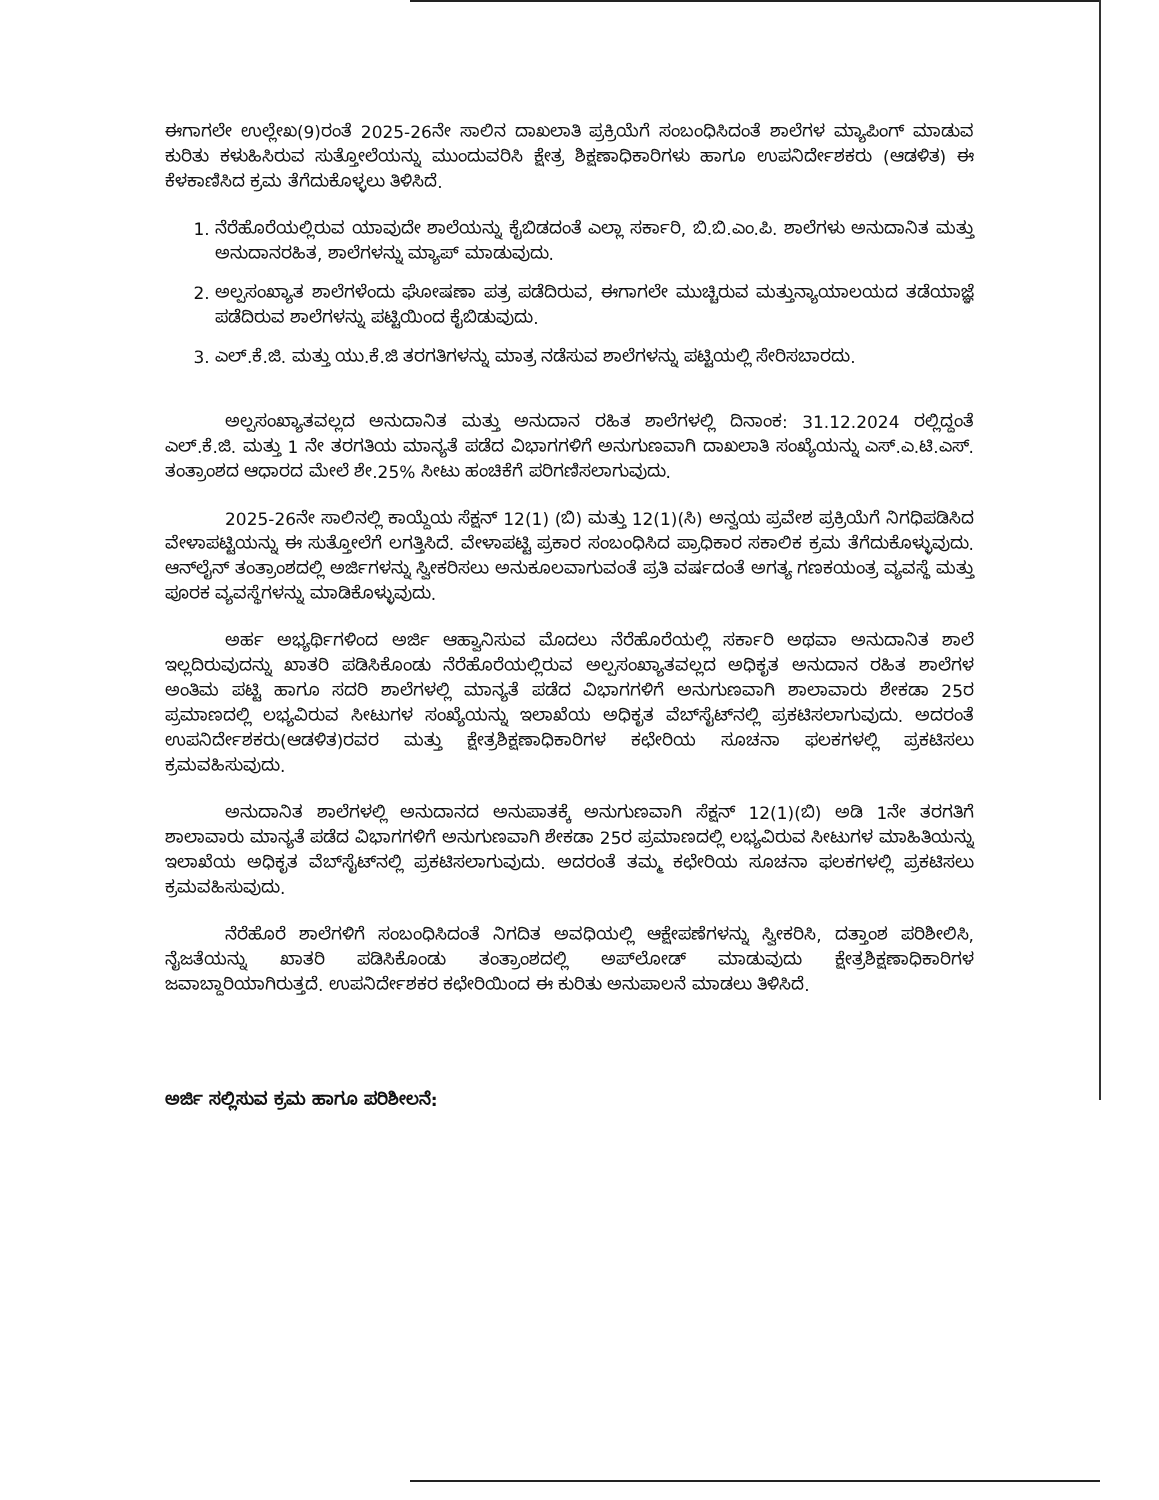ಈಗಾಗಲೇ ಉಲ್ಲೇಖ(9)ರಂತೆ 2025-26ನೇ ಸಾಲಿನ ದಾಖಲಾತಿ ಪ್ರಕ್ರಿಯೆಗೆ ಸಂಬಂಧಿಸಿದಂತೆ ಶಾಲೆಗಳ ಮ್ಯಾಪಿಂಗ್ ಮಾಡುವ ಕುರಿತು ಕಳುಹಿಸಿರುವ ಸುತ್ತೋಲೆಯನ್ನು ಮುಂದುವರಿಸಿ ಕ್ಷೇತ್ರ ಶಿಕ್ಷಣಾಧಿಕಾರಿಗಳು ಹಾಗೂ ಉಪನಿರ್ದೇಶಕರು (ಆಡಳಿತ) ಈ ಕೆಳಕಾಣಿಸಿದ ಕ್ರಮ ತೆಗೆದುಕೊಳ್ಳಲು ತಿಳಿಸಿದೆ.
1. ನೆರೆಹೊರೆಯಲ್ಲಿರುವ ಯಾವುದೇ ಶಾಲೆಯನ್ನು ಕೈಬಿಡದಂತೆ ಎಲ್ಲಾ ಸರ್ಕಾರಿ, ಬಿ.ಬಿ.ಎಂ.ಪಿ. ಶಾಲೆಗಳು ಅನುದಾನಿತ ಮತ್ತು ಅನುದಾನರಹಿತ, ಶಾಲೆಗಳನ್ನು ಮ್ಯಾಪ್ ಮಾಡುವುದು.
2. ಅಲ್ಪಸಂಖ್ಯಾತ ಶಾಲೆಗಳೆಂದು ಘೋಷಣಾ ಪತ್ರ ಪಡೆದಿರುವ, ಈಗಾಗಲೇ ಮುಚ್ಚಿರುವ ಮತ್ತುನ್ಯಾಯಾಲಯದ ತಡೆಯಾಜ್ಞೆ ಪಡೆದಿರುವ ಶಾಲೆಗಳನ್ನು ಪಟ್ಟಿಯಿಂದ ಕೈಬಿಡುವುದು.
3. ಎಲ್.ಕೆ.ಜಿ. ಮತ್ತು ಯು.ಕೆ.ಜಿ ತರಗತಿಗಳನ್ನು ಮಾತ್ರ ನಡೆಸುವ ಶಾಲೆಗಳನ್ನು ಪಟ್ಟಿಯಲ್ಲಿ ಸೇರಿಸಬಾರದು.
ಅಲ್ಪಸಂಖ್ಯಾತವಲ್ಲದ ಅನುದಾನಿತ ಮತ್ತು ಅನುದಾನ ರಹಿತ ಶಾಲೆಗಳಲ್ಲಿ ದಿನಾಂಕ: 31.12.2024 ರಲ್ಲಿದ್ದಂತೆ ಎಲ್.ಕೆ.ಜಿ. ಮತ್ತು 1 ನೇ ತರಗತಿಯ ಮಾನ್ಯತೆ ಪಡೆದ ವಿಭಾಗಗಳಿಗೆ ಅನುಗುಣವಾಗಿ ದಾಖಲಾತಿ ಸಂಖ್ಯೆಯನ್ನು ಎಸ್.ಎ.ಟಿ.ಎಸ್. ತಂತ್ರಾಂಶದ ಆಧಾರದ ಮೇಲೆ ಶೇ.25% ಸೀಟು ಹಂಚಿಕೆಗೆ ಪರಿಗಣಿಸಲಾಗುವುದು.
2025-26ನೇ ಸಾಲಿನಲ್ಲಿ ಕಾಯ್ದೆಯ ಸೆಕ್ಷನ್ 12(1) (ಬಿ) ಮತ್ತು 12(1)(ಸಿ) ಅನ್ವಯ ಪ್ರವೇಶ ಪ್ರಕ್ರಿಯೆಗೆ ನಿಗಧಿಪಡಿಸಿದ ವೇಳಾಪಟ್ಟಿಯನ್ನು ಈ ಸುತ್ತೋಲೆಗೆ ಲಗತ್ತಿಸಿದೆ. ವೇಳಾಪಟ್ಟಿ ಪ್ರಕಾರ ಸಂಬಂಧಿಸಿದ ಪ್ರಾಧಿಕಾರ ಸಕಾಲಿಕ ಕ್ರಮ ತೆಗೆದುಕೊಳ್ಳುವುದು. ಆನ್‌ಲೈನ್ ತಂತ್ರಾಂಶದಲ್ಲಿ ಅರ್ಜಿಗಳನ್ನು ಸ್ವೀಕರಿಸಲು ಅನುಕೂಲವಾಗುವಂತೆ ಪ್ರತಿ ವರ್ಷದಂತೆ ಅಗತ್ಯ ಗಣಕಯಂತ್ರ ವ್ಯವಸ್ಥೆ ಮತ್ತು ಪೂರಕ ವ್ಯವಸ್ಥೆಗಳನ್ನು ಮಾಡಿಕೊಳ್ಳುವುದು.
ಅರ್ಹ ಅಭ್ಯರ್ಥಿಗಳಿಂದ ಅರ್ಜಿ ಆಹ್ವಾನಿಸುವ ಮೊದಲು ನೆರೆಹೊರೆಯಲ್ಲಿ ಸರ್ಕಾರಿ ಅಥವಾ ಅನುದಾನಿತ ಶಾಲೆ ಇಲ್ಲದಿರುವುದನ್ನು ಖಾತರಿ ಪಡಿಸಿಕೊಂಡು ನೆರೆಹೊರೆಯಲ್ಲಿರುವ ಅಲ್ಪಸಂಖ್ಯಾತವಲ್ಲದ ಅಧಿಕೃತ ಅನುದಾನ ರಹಿತ ಶಾಲೆಗಳ ಅಂತಿಮ ಪಟ್ಟಿ ಹಾಗೂ ಸದರಿ ಶಾಲೆಗಳಲ್ಲಿ ಮಾನ್ಯತೆ ಪಡೆದ ವಿಭಾಗಗಳಿಗೆ ಅನುಗುಣವಾಗಿ ಶಾಲಾವಾರು ಶೇಕಡಾ 25ರ ಪ್ರಮಾಣದಲ್ಲಿ ಲಭ್ಯವಿರುವ ಸೀಟುಗಳ ಸಂಖ್ಯೆಯನ್ನು ಇಲಾಖೆಯ ಅಧಿಕೃತ ವೆಬ್‌ಸೈಟ್‌ನಲ್ಲಿ ಪ್ರಕಟಿಸಲಾಗುವುದು. ಅದರಂತೆ ಉಪನಿರ್ದೇಶಕರು(ಆಡಳಿತ)ರವರ ಮತ್ತು ಕ್ಷೇತ್ರಶಿಕ್ಷಣಾಧಿಕಾರಿಗಳ ಕಛೇರಿಯ ಸೂಚನಾ ಫಲಕಗಳಲ್ಲಿ ಪ್ರಕಟಿಸಲು ಕ್ರಮವಹಿಸುವುದು.
ಅನುದಾನಿತ ಶಾಲೆಗಳಲ್ಲಿ ಅನುದಾನದ ಅನುಪಾತಕ್ಕೆ ಅನುಗುಣವಾಗಿ ಸೆಕ್ಷನ್ 12(1)(ಬಿ) ಅಡಿ 1ನೇ ತರಗತಿಗೆ ಶಾಲಾವಾರು ಮಾನ್ಯತೆ ಪಡೆದ ವಿಭಾಗಗಳಿಗೆ ಅನುಗುಣವಾಗಿ ಶೇಕಡಾ 25ರ ಪ್ರಮಾಣದಲ್ಲಿ ಲಭ್ಯವಿರುವ ಸೀಟುಗಳ ಮಾಹಿತಿಯನ್ನು ಇಲಾಖೆಯ ಅಧಿಕೃತ ವೆಬ್‌ಸೈಟ್‌ನಲ್ಲಿ ಪ್ರಕಟಿಸಲಾಗುವುದು. ಅದರಂತೆ ತಮ್ಮ ಕಛೇರಿಯ ಸೂಚನಾ ಫಲಕಗಳಲ್ಲಿ ಪ್ರಕಟಿಸಲು ಕ್ರಮವಹಿಸುವುದು.
ನೆರೆಹೊರೆ ಶಾಲೆಗಳಿಗೆ ಸಂಬಂಧಿಸಿದಂತೆ ನಿಗದಿತ ಅವಧಿಯಲ್ಲಿ ಆಕ್ಷೇಪಣೆಗಳನ್ನು ಸ್ವೀಕರಿಸಿ, ದತ್ತಾಂಶ ಪರಿಶೀಲಿಸಿ, ನೈಜತೆಯನ್ನು ಖಾತರಿ ಪಡಿಸಿಕೊಂಡು ತಂತ್ರಾಂಶದಲ್ಲಿ ಅಪ್‌ಲೋಡ್ ಮಾಡುವುದು ಕ್ಷೇತ್ರಶಿಕ್ಷಣಾಧಿಕಾರಿಗಳ ಜವಾಬ್ದಾರಿಯಾಗಿರುತ್ತದೆ. ಉಪನಿರ್ದೇಶಕರ ಕಛೇರಿಯಿಂದ ಈ ಕುರಿತು ಅನುಪಾಲನೆ ಮಾಡಲು ತಿಳಿಸಿದೆ.
ಅರ್ಜಿ ಸಲ್ಲಿಸುವ ಕ್ರಮ ಹಾಗೂ ಪರಿಶೀಲನೆ: